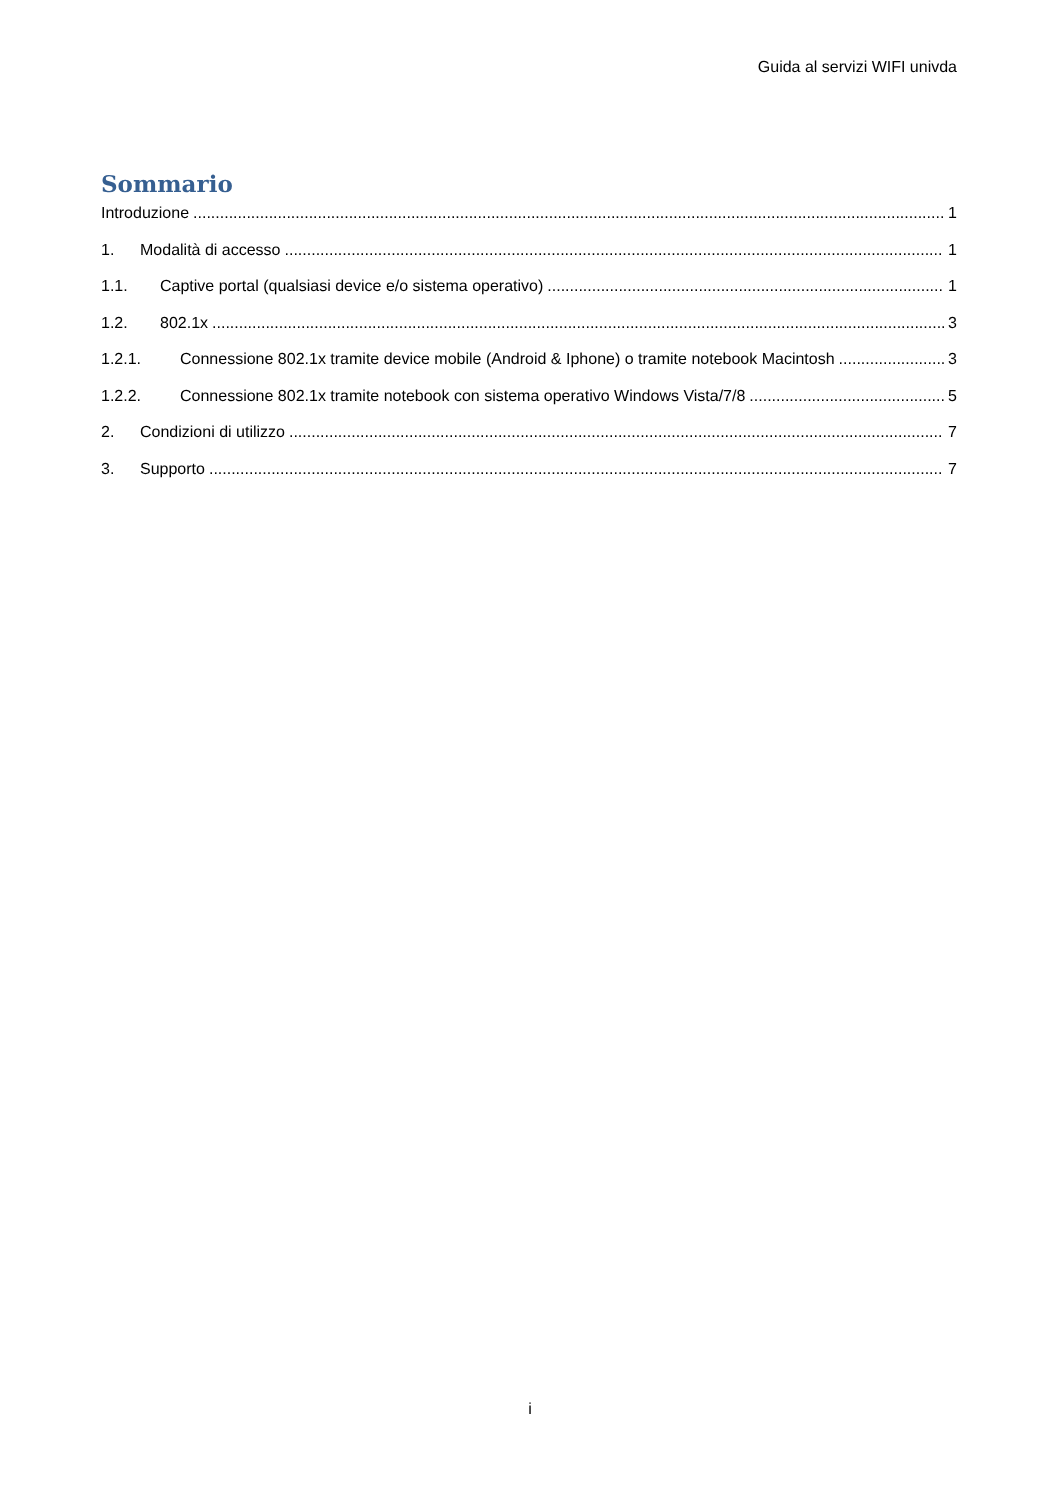Guida al servizi WIFI univda
Sommario
Introduzione 1
1. Modalità di accesso 1
1.1. Captive portal (qualsiasi device e/o sistema operativo) 1
1.2. 802.1x 3
1.2.1. Connessione 802.1x tramite device mobile (Android & Iphone) o tramite notebook Macintosh 3
1.2.2. Connessione 802.1x tramite notebook con sistema operativo Windows Vista/7/8 5
2. Condizioni di utilizzo 7
3. Supporto 7
i